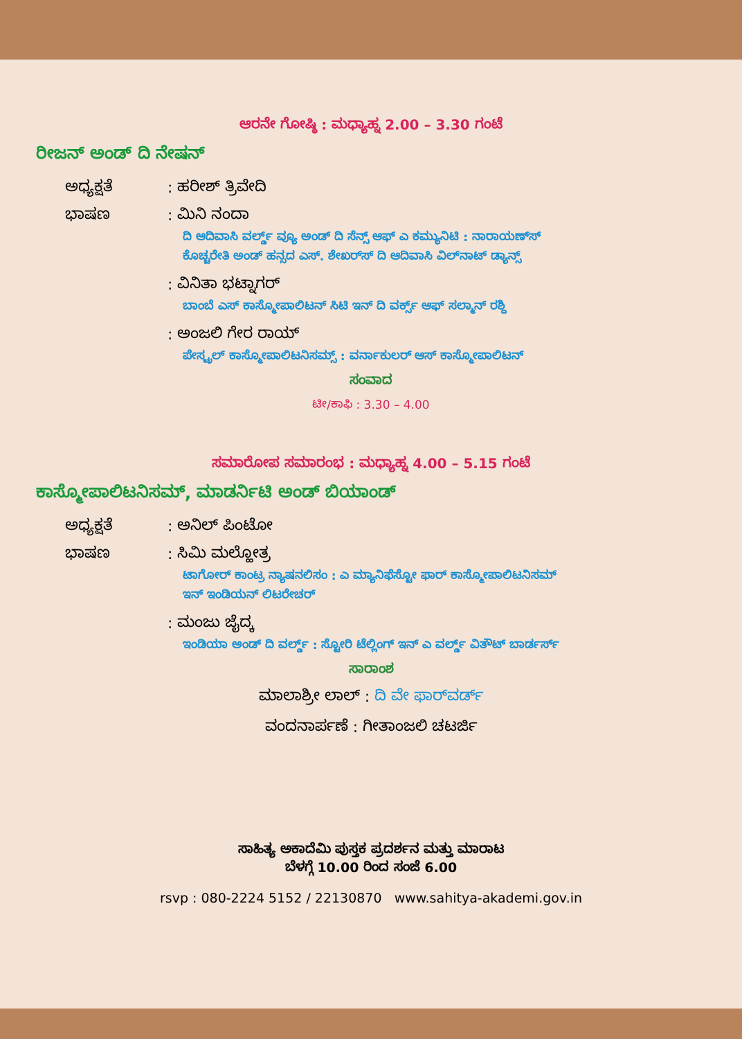ಆರನೇ ಗೋಷ್ಠಿ : ಮಧ್ಯಾಹ್ನ 2.00 – 3.30 ಗಂಟೆ
ರೀಜನ್ ಅಂಡ್ ದಿ ನೇಷನ್
ಅಧ್ಯಕ್ಷತೆ: ಹರೀಶ್ ತ್ರಿವೇದಿ
ಭಾಷಣ: ಮಿನಿ ನಂದಾ
ದಿ ಆದಿವಾಸಿ ವರ್ಲ್ಡ್ ವ್ಯೂ ಅಂಡ್ ದಿ ಸೆನ್ಸ್ ಆಫ್ ಎ ಕಮ್ಯುನಿಟಿ : ನಾರಾಯಣ್‌ಸ್
ಕೊಚ್ಚರೇತಿ ಅಂಡ್ ಹನ್ಸದ ಎಸ್. ಶೇಖರ್‌ಸ್ ದಿ ಆದಿವಾಸಿ ವಿಲ್‌ನಾಟ್ ಡ್ಯಾನ್ಸ್
: ವಿನಿತಾ ಭಟ್ನಾಗರ್
ಬಾಂಬೆ ಎಸ್ ಕಾಸ್ಮೋಪಾಲಿಟನ್ ಸಿಟಿ ಇನ್ ದಿ ವರ್ಕ್ಸ್ ಆಫ್ ಸಲ್ಮಾನ್ ರಶ್ದಿ
: ಅಂಜಲಿ ಗೇರ ರಾಯ್
ಪೇಸ್ಟ್ರಲ್ ಕಾಸ್ಮೋಪಾಲಿಟನಿಸಮ್ಸ್ : ವರ್ನಾಕುಲರ್ ಆಸ್ ಕಾಸ್ಮೋಪಾಲಿಟನ್
ಸಂವಾದ
ಟೀ/ಕಾಫಿ : 3.30 – 4.00
ಸಮಾರೋಪ ಸಮಾರಂಭ : ಮಧ್ಯಾಹ್ನ 4.00 – 5.15 ಗಂಟೆ
ಕಾಸ್ಮೋಪಾಲಿಟನಿಸಮ್, ಮಾಡರ್ನಿಟಿ ಅಂಡ್ ಬಿಯಾಂಡ್
ಅಧ್ಯಕ್ಷತೆ: ಅನಿಲ್ ಪಿಂಟೋ
ಭಾಷಣ: ಸಿಮಿ ಮಲ್ಹೋತ್ರ
ಟಾಗೋರ್ ಕಾಂಟ್ರ ನ್ಯಾಷನಲಿಸಂ : ಎ ಮ್ಯಾನಿಫೆಸ್ಟೋ ಫಾರ್ ಕಾಸ್ಮೋಪಾಲಿಟನಿಸಮ್
ಇನ್ ಇಂಡಿಯನ್ ಲಿಟರೇಚರ್
: ಮಂಜು ಜೈದ್ಕ
ಇಂಡಿಯಾ ಅಂಡ್ ದಿ ವರ್ಲ್ಡ್ : ಸ್ಟೋರಿ ಟೆಲ್ಲಿಂಗ್ ಇನ್ ಎ ವರ್ಲ್ಡ್ ವಿತೌಟ್ ಬಾರ್ಡರ್ಸ್
ಸಾರಾಂಶ
ಮಾಲಾಶ್ರೀ ಲಾಲ್ : ದಿ ವೇ ಫಾರ್‌ವರ್ಡ್
ವಂದನಾರ್ಪಣೆ : ಗೀತಾಂಜಲಿ ಚಟರ್ಜಿ
ಸಾಹಿತ್ಯ ಅಕಾದೆಮಿ ಪುಸ್ತಕ ಪ್ರದರ್ಶನ ಮತ್ತು ಮಾರಾಟ
ಬೆಳಗ್ಗೆ 10.00 ರಿಂದ ಸಂಜೆ 6.00
rsvp : 080-2224 5152 / 22130870 www.sahitya-akademi.gov.in